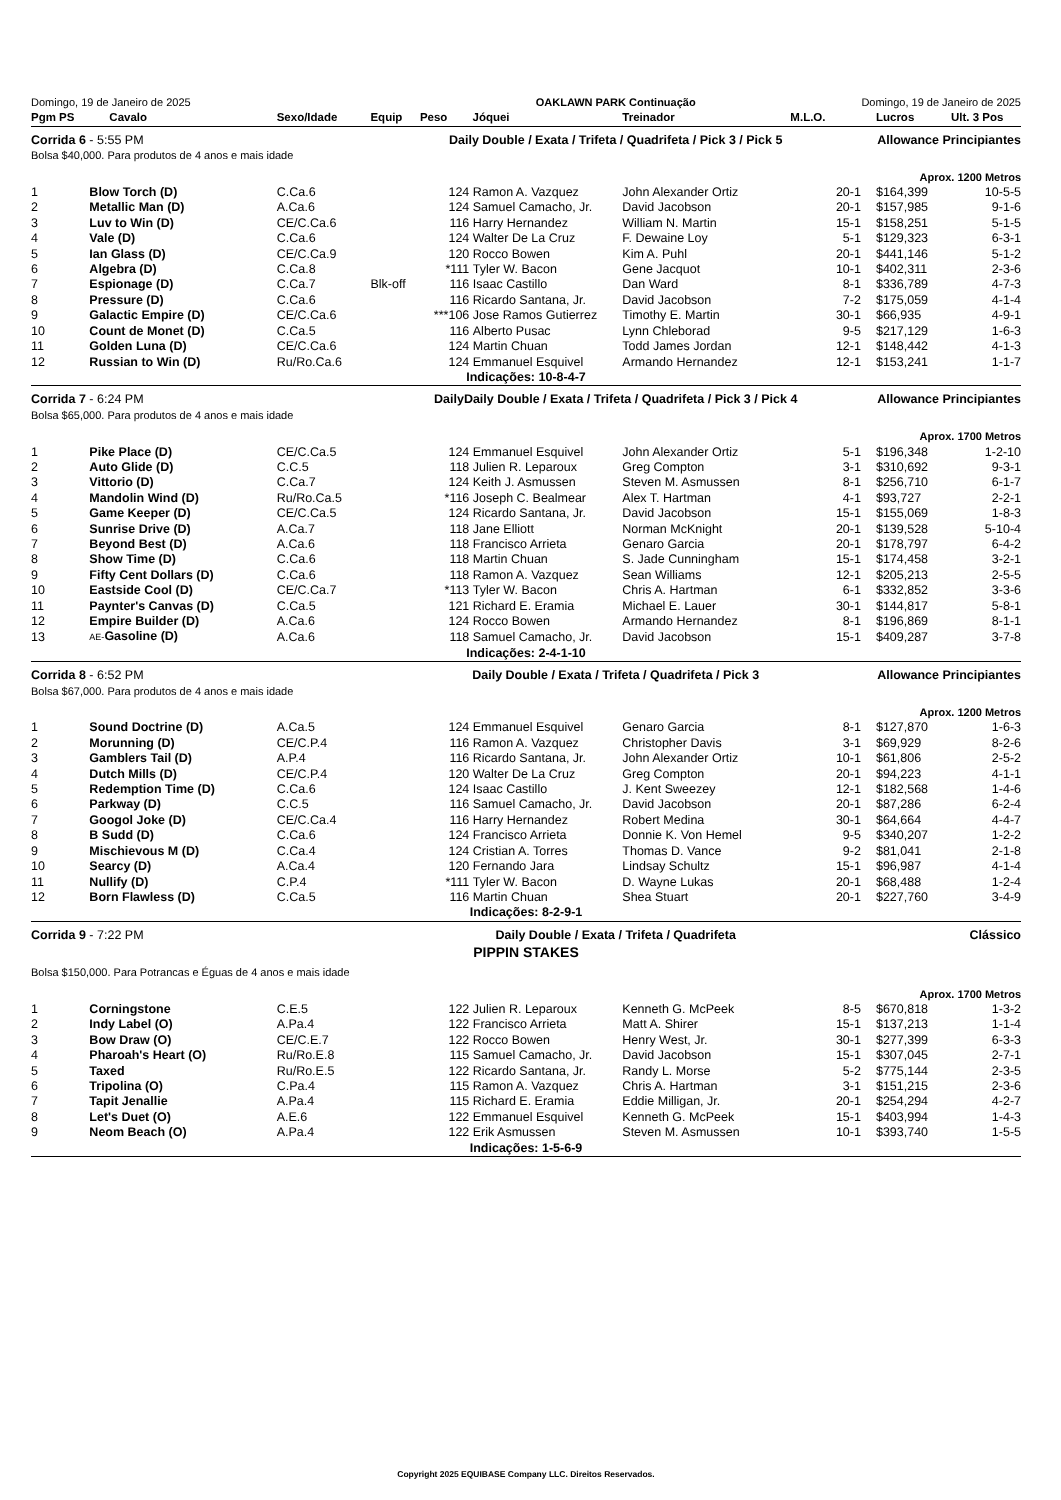| Domingo, 19 de Janeiro de 2025 | | | OAKLAWN PARK Continuação | | | | | Domingo, 19 de Janeiro de 2025 | |
| Pgm PS | Cavalo | Sexo/Idade | Equip | Peso | Jóquei | Treinador | M.L.O. | Lucros | Ult. 3 Pos |
| Corrida 6 - 5:55 PM | | | Daily Double / Exata / Trifeta / Quadrifeta / Pick 3 / Pick 5 | | | | | Allowance Principiantes | |
| Bolsa $40,000. Para produtos de 4 anos e mais idade | | | | | | | | | |
| Aprox. 1200 Metros | | | | | | | | | |
| 1 | Blow Torch (D) | C.Ca.6 | | 124 | Ramon A. Vazquez | John Alexander Ortiz | 20-1 | $164,399 | 10-5-5 |
| 2 | Metallic Man (D) | A.Ca.6 | | 124 | Samuel Camacho, Jr. | David Jacobson | 20-1 | $157,985 | 9-1-6 |
| 3 | Luv to Win (D) | CE/C.Ca.6 | | 116 | Harry Hernandez | William N. Martin | 15-1 | $158,251 | 5-1-5 |
| 4 | Vale (D) | C.Ca.6 | | 124 | Walter De La Cruz | F. Dewaine Loy | 5-1 | $129,323 | 6-3-1 |
| 5 | Ian Glass (D) | CE/C.Ca.9 | | 120 | Rocco Bowen | Kim A. Puhl | 20-1 | $441,146 | 5-1-2 |
| 6 | Algebra (D) | C.Ca.8 | | *111 | Tyler W. Bacon | Gene Jacquot | 10-1 | $402,311 | 2-3-6 |
| 7 | Espionage (D) | C.Ca.7 | Blk-off | 116 | Isaac Castillo | Dan Ward | 8-1 | $336,789 | 4-7-3 |
| 8 | Pressure (D) | C.Ca.6 | | 116 | Ricardo Santana, Jr. | David Jacobson | 7-2 | $175,059 | 4-1-4 |
| 9 | Galactic Empire (D) | CE/C.Ca.6 | | ***106 | Jose Ramos Gutierrez | Timothy E. Martin | 30-1 | $66,935 | 4-9-1 |
| 10 | Count de Monet (D) | C.Ca.5 | | 116 | Alberto Pusac | Lynn Chleborad | 9-5 | $217,129 | 1-6-3 |
| 11 | Golden Luna (D) | CE/C.Ca.6 | | 124 | Martin Chuan | Todd James Jordan | 12-1 | $148,442 | 4-1-3 |
| 12 | Russian to Win (D) | Ru/Ro.Ca.6 | | 124 | Emmanuel Esquivel | Armando Hernandez | 12-1 | $153,241 | 1-1-7 |
| Indicações: 10-8-4-7 | | | | | | | | | |
| Corrida 7 - 6:24 PM | | | DailyDaily Double / Exata / Trifeta / Quadrifeta / Pick 3 / Pick 4 | | | | | Allowance Principiantes | |
| Bolsa $65,000. Para produtos de 4 anos e mais idade | | | | | | | | | |
| Aprox. 1700 Metros | | | | | | | | | |
| 1 | Pike Place (D) | CE/C.Ca.5 | | 124 | Emmanuel Esquivel | John Alexander Ortiz | 5-1 | $196,348 | 1-2-10 |
| 2 | Auto Glide (D) | C.C.5 | | 118 | Julien R. Leparoux | Greg Compton | 3-1 | $310,692 | 9-3-1 |
| 3 | Vittorio (D) | C.Ca.7 | | 124 | Keith J. Asmussen | Steven M. Asmussen | 8-1 | $256,710 | 6-1-7 |
| 4 | Mandolin Wind (D) | Ru/Ro.Ca.5 | | *116 | Joseph C. Bealmear | Alex T. Hartman | 4-1 | $93,727 | 2-2-1 |
| 5 | Game Keeper (D) | CE/C.Ca.5 | | 124 | Ricardo Santana, Jr. | David Jacobson | 15-1 | $155,069 | 1-8-3 |
| 6 | Sunrise Drive (D) | A.Ca.7 | | 118 | Jane Elliott | Norman McKnight | 20-1 | $139,528 | 5-10-4 |
| 7 | Beyond Best (D) | A.Ca.6 | | 118 | Francisco Arrieta | Genaro Garcia | 20-1 | $178,797 | 6-4-2 |
| 8 | Show Time (D) | C.Ca.6 | | 118 | Martin Chuan | S. Jade Cunningham | 15-1 | $174,458 | 3-2-1 |
| 9 | Fifty Cent Dollars (D) | C.Ca.6 | | 118 | Ramon A. Vazquez | Sean Williams | 12-1 | $205,213 | 2-5-5 |
| 10 | Eastside Cool (D) | CE/C.Ca.7 | | *113 | Tyler W. Bacon | Chris A. Hartman | 6-1 | $332,852 | 3-3-6 |
| 11 | Paynter's Canvas (D) | C.Ca.5 | | 121 | Richard E. Eramia | Michael E. Lauer | 30-1 | $144,817 | 5-8-1 |
| 12 | Empire Builder (D) | A.Ca.6 | | 124 | Rocco Bowen | Armando Hernandez | 8-1 | $196,869 | 8-1-1 |
| 13 | AE- Gasoline (D) | A.Ca.6 | | 118 | Samuel Camacho, Jr. | David Jacobson | 15-1 | $409,287 | 3-7-8 |
| Indicações: 2-4-1-10 | | | | | | | | | |
| Corrida 8 - 6:52 PM | | | Daily Double / Exata / Trifeta / Quadrifeta / Pick 3 | | | | | Allowance Principiantes | |
| Bolsa $67,000. Para produtos de 4 anos e mais idade | | | | | | | | | |
| Aprox. 1200 Metros | | | | | | | | | |
| 1 | Sound Doctrine (D) | A.Ca.5 | | 124 | Emmanuel Esquivel | Genaro Garcia | 8-1 | $127,870 | 1-6-3 |
| 2 | Morunning (D) | CE/C.P.4 | | 116 | Ramon A. Vazquez | Christopher Davis | 3-1 | $69,929 | 8-2-6 |
| 3 | Gamblers Tail (D) | A.P.4 | | 116 | Ricardo Santana, Jr. | John Alexander Ortiz | 10-1 | $61,806 | 2-5-2 |
| 4 | Dutch Mills (D) | CE/C.P.4 | | 120 | Walter De La Cruz | Greg Compton | 20-1 | $94,223 | 4-1-1 |
| 5 | Redemption Time (D) | C.Ca.6 | | 124 | Isaac Castillo | J. Kent Sweezey | 12-1 | $182,568 | 1-4-6 |
| 6 | Parkway (D) | C.C.5 | | 116 | Samuel Camacho, Jr. | David Jacobson | 20-1 | $87,286 | 6-2-4 |
| 7 | Googol Joke (D) | CE/C.Ca.4 | | 116 | Harry Hernandez | Robert Medina | 30-1 | $64,664 | 4-4-7 |
| 8 | B Sudd (D) | C.Ca.6 | | 124 | Francisco Arrieta | Donnie K. Von Hemel | 9-5 | $340,207 | 1-2-2 |
| 9 | Mischievous M (D) | C.Ca.4 | | 124 | Cristian A. Torres | Thomas D. Vance | 9-2 | $81,041 | 2-1-8 |
| 10 | Searcy (D) | A.Ca.4 | | 120 | Fernando Jara | Lindsay Schultz | 15-1 | $96,987 | 4-1-4 |
| 11 | Nullify (D) | C.P.4 | | *111 | Tyler W. Bacon | D. Wayne Lukas | 20-1 | $68,488 | 1-2-4 |
| 12 | Born Flawless (D) | C.Ca.5 | | 116 | Martin Chuan | Shea Stuart | 20-1 | $227,760 | 3-4-9 |
| Indicações: 8-2-9-1 | | | | | | | | | |
| Corrida 9 - 7:22 PM | | | Daily Double / Exata / Trifeta / Quadrifeta | | | | | Clássico | |
| PIPPIN STAKES | | | | | | | | | |
| Bolsa $150,000. Para Potrancas e Éguas de 4 anos e mais idade | | | | | | | | | |
| Aprox. 1700 Metros | | | | | | | | | |
| 1 | Corningstone | C.E.5 | | 122 | Julien R. Leparoux | Kenneth G. McPeek | 8-5 | $670,818 | 1-3-2 |
| 2 | Indy Label (O) | A.Pa.4 | | 122 | Francisco Arrieta | Matt A. Shirer | 15-1 | $137,213 | 1-1-4 |
| 3 | Bow Draw (O) | CE/C.E.7 | | 122 | Rocco Bowen | Henry West, Jr. | 30-1 | $277,399 | 6-3-3 |
| 4 | Pharoah's Heart (O) | Ru/Ro.E.8 | | 115 | Samuel Camacho, Jr. | David Jacobson | 15-1 | $307,045 | 2-7-1 |
| 5 | Taxed | Ru/Ro.E.5 | | 122 | Ricardo Santana, Jr. | Randy L. Morse | 5-2 | $775,144 | 2-3-5 |
| 6 | Tripolina (O) | C.Pa.4 | | 115 | Ramon A. Vazquez | Chris A. Hartman | 3-1 | $151,215 | 2-3-6 |
| 7 | Tapit Jenallie | A.Pa.4 | | 115 | Richard E. Eramia | Eddie Milligan, Jr. | 20-1 | $254,294 | 4-2-7 |
| 8 | Let's Duet (O) | A.E.6 | | 122 | Emmanuel Esquivel | Kenneth G. McPeek | 15-1 | $403,994 | 1-4-3 |
| 9 | Neom Beach (O) | A.Pa.4 | | 122 | Erik Asmussen | Steven M. Asmussen | 10-1 | $393,740 | 1-5-5 |
| Indicações: 1-5-6-9 | | | | | | | | | |
Copyright 2025 EQUIBASE Company LLC. Direitos Reservados.